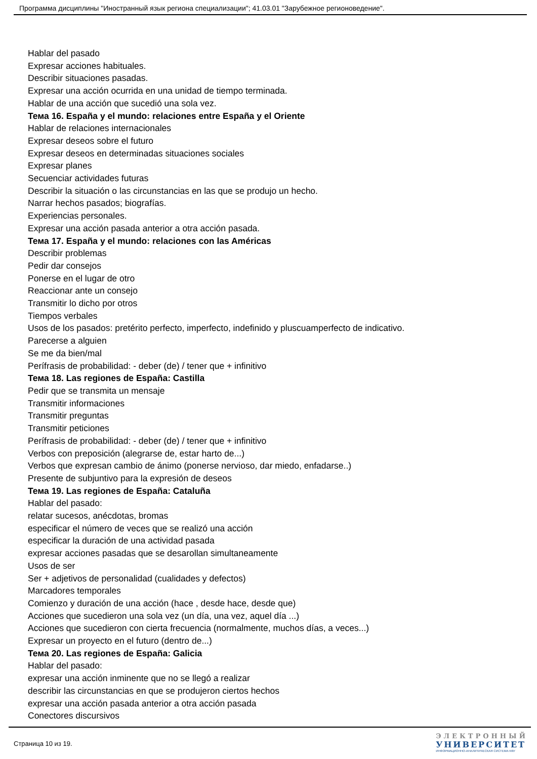Программа дисциплины "Иностранный язык региона специализации"; 41.03.01 "Зарубежное регионоведение".
Hablar del pasado
Expresar acciones habituales.
Describir situaciones pasadas.
Expresar una acción ocurrida en una unidad de tiempo terminada.
Hablar de una acción que sucedió una sola vez.
Тема 16. España y el mundo: relaciones entre España y el Oriente
Hablar de relaciones internacionales
Expresar deseos sobre el futuro
Expresar deseos en determinadas situaciones sociales
Expresar planes
Secuenciar actividades futuras
Describir la situación o las circunstancias en las que se produjo un hecho.
Narrar hechos pasados; biografías.
Experiencias personales.
Expresar una acción pasada anterior a otra acción pasada.
Тема 17. España y el mundo: relaciones con las Américas
Describir problemas
Pedir dar consejos
Ponerse en el lugar de otro
Reaccionar ante un consejo
Transmitir lo dicho por otros
Tiempos verbales
Usos de los pasados: pretérito perfecto, imperfecto, indefinido y pluscuamperfecto de indicativo.
Parecerse a alguien
Se me da bien/mal
Perífrasis de probabilidad: - deber (de) / tener que + infinitivo
Тема 18. Las regiones de España: Castilla
Pedir que se transmita un mensaje
Transmitir informaciones
Transmitir preguntas
Transmitir peticiones
Perífrasis de probabilidad: - deber (de) / tener que + infinitivo
Verbos con preposición (alegrarse de, estar harto de...)
Verbos que expresan cambio de ánimo (ponerse nervioso, dar miedo, enfadarse..)
Presente de subjuntivo para la expresión de deseos
Тема 19. Las regiones de España: Cataluña
Hablar del pasado:
relatar sucesos, anécdotas, bromas
especificar el número de veces que se realizó una acción
especificar la duración de una actividad pasada
expresar acciones pasadas que se desarollan simultaneamente
Usos de ser
Ser + adjetivos de personalidad (cualidades y defectos)
Marcadores temporales
Comienzo y duración de una acción (hace , desde hace, desde que)
Acciones que sucedieron una sola vez (un día, una vez, aquel día ...)
Acciones que sucedieron con cierta frecuencia (normalmente, muchos días, a veces...)
Expresar un proyecto en el futuro (dentro de...)
Тема 20. Las regiones de España: Galicia
Hablar del pasado:
expresar una acción inminente que no se llegó a realizar
describir las circunstancias en que se produjeron ciertos hechos
expresar una acción pasada anterior a otra acción pasada
Conectores discursivos
Страница 10 из 19.
ЭЛЕКТРОННЫЙ
УНИВЕРСИТЕТ
ИНФОРМАЦИОННО-АНАЛИТИЧЕСКАЯ СИСТЕМА КФУ